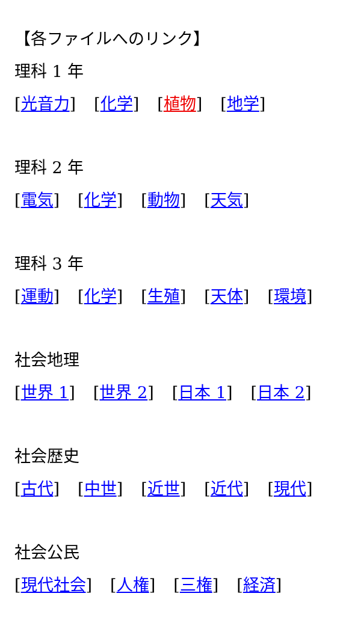【各ファイルへのリンク】
理科 1 年
[光音力] [化学] [植物] [地学]
理科 2 年
[電気] [化学] [動物] [天気]
理科 3 年
[運動] [化学] [生殖] [天体] [環境]
社会地理
[世界 1] [世界 2] [日本 1] [日本 2]
社会歴史
[古代] [中世] [近世] [近代] [現代]
社会公民
[現代社会] [人権] [三権] [経済]